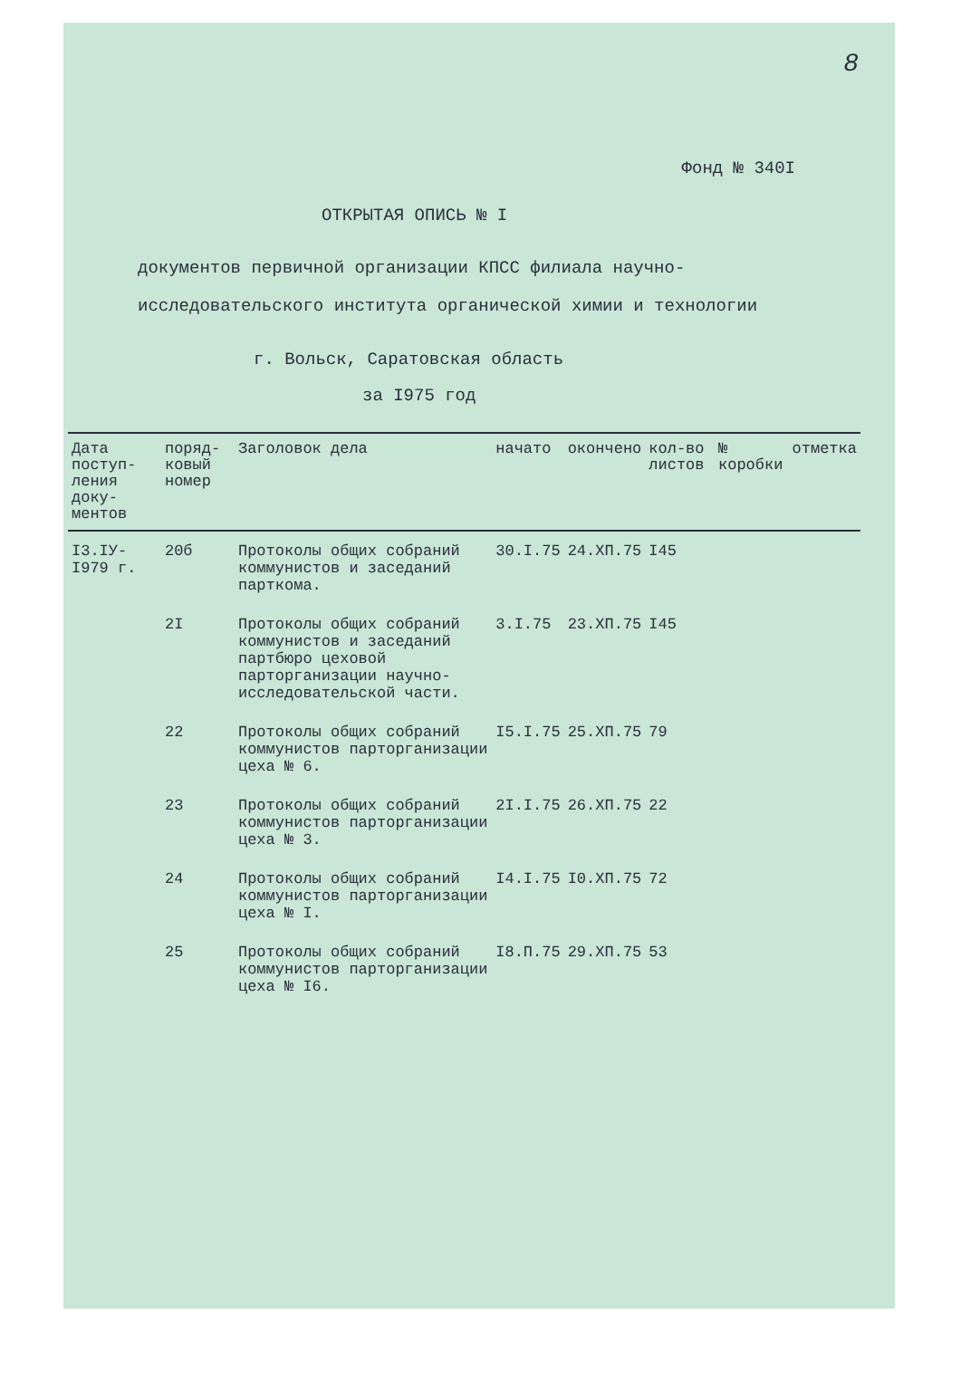8
Фонд № 340I
ОТКРЫТАЯ ОПИСЬ № I
документов первичной организации КПСС филиала научно-
исследовательского института органической химии и технологии
г. Вольск, Саратовская область
за I975 год
| Дата поступ-ления доку-ментов | поряд-ковый номер | Заголовок дела | начато | окончено | кол-во листов | № коробки | отметка |
| --- | --- | --- | --- | --- | --- | --- | --- |
| I3.IУ- I979 г. | 20б | Протоколы общих собраний коммунистов и заседаний парткома. | 30.I.75 | 24.ХП.75 | I45 | | |
| | 2I | Протоколы общих собраний коммунистов и заседаний партбюро цеховой парторганизации научно-исследовательской части. | 3.I.75 | 23.ХП.75 | I45 | | |
| | 22 | Протоколы общих собраний коммунистов парторганизации цеха № 6. | I5.I.75 | 25.ХП.75 | 79 | | |
| | 23 | Протоколы общих собраний коммунистов парторганизации цеха № 3. | 2I.I.75 | 26.ХП.75 | 22 | | |
| | 24 | Протоколы общих собраний коммунистов парторганизации цеха № I. | I4.I.75 | I0.ХП.75 | 72 | | |
| | 25 | Протоколы общих собраний коммунистов парторганизации цеха № I6. | I8.П.75 | 29.ХП.75 | 53 | | |